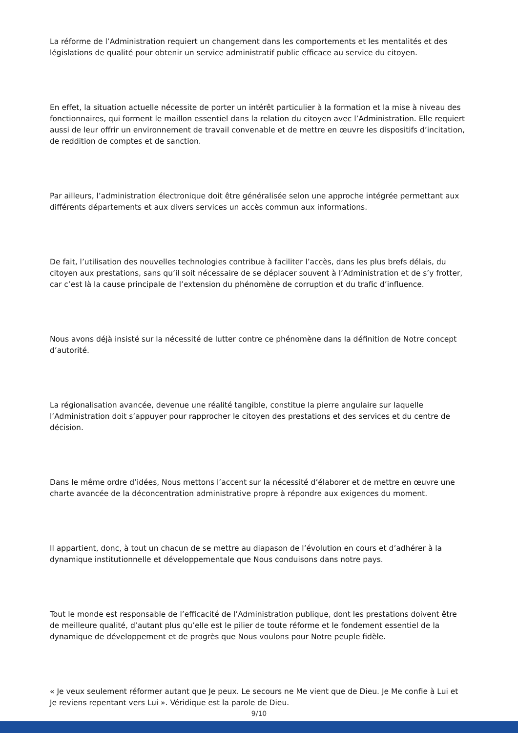La réforme de l’Administration requiert un changement dans les comportements et les mentalités et des législations de qualité pour obtenir un service administratif public efficace au service du citoyen.
En effet, la situation actuelle nécessite de porter un intérêt particulier à la formation et la mise à niveau des fonctionnaires, qui forment le maillon essentiel dans la relation du citoyen avec l’Administration. Elle requiert aussi de leur offrir un environnement de travail convenable et de mettre en œuvre les dispositifs d’incitation, de reddition de comptes et de sanction.
Par ailleurs, l’administration électronique doit être généralisée selon une approche intégrée permettant aux différents départements et aux divers services un accès commun aux informations.
De fait, l’utilisation des nouvelles technologies contribue à faciliter l’accès, dans les plus brefs délais, du citoyen aux prestations, sans qu’il soit nécessaire de se déplacer souvent à l’Administration et de s’y frotter, car c’est là la cause principale de l’extension du phénomène de corruption et du trafic d’influence.
Nous avons déjà insisté sur la nécessité de lutter contre ce phénomène dans la définition de Notre concept d’autorité.
La régionalisation avancée, devenue une réalité tangible, constitue la pierre angulaire sur laquelle l’Administration doit s’appuyer pour rapprocher le citoyen des prestations et des services et du centre de décision.
Dans le même ordre d’idées, Nous mettons l’accent sur la nécessité d’élaborer et de mettre en œuvre une charte avancée de la déconcentration administrative propre à répondre aux exigences du moment.
Il appartient, donc, à tout un chacun de se mettre au diapason de l’évolution en cours et d’adhérer à la dynamique institutionnelle et développementale que Nous conduisons dans notre pays.
Tout le monde est responsable de l’efficacité de l’Administration publique, dont les prestations doivent être de meilleure qualité, d’autant plus qu’elle est le pilier de toute réforme et le fondement essentiel de la dynamique de développement et de progrès que Nous voulons pour Notre peuple fidèle.
« Je veux seulement réformer autant que Je peux. Le secours ne Me vient que de Dieu. Je Me confie à Lui et Je reviens repentant vers Lui ». Véridique est la parole de Dieu.
9/10